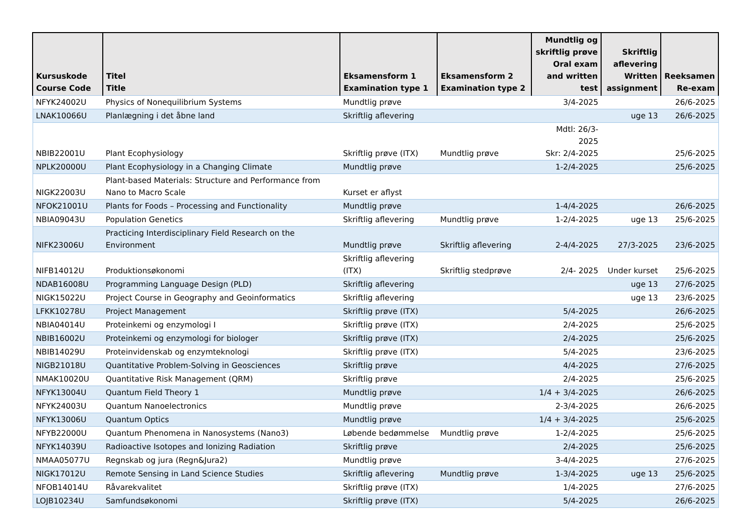| Kursuskode Course Code | Titel Title | Eksamensform 1 Examination type 1 | Eksamensform 2 Examination type 2 | Mundtlig og skriftlig prøve Oral exam and written test | Skriftlig aflevering Written assignment | Reeksamen Re-exam |
| --- | --- | --- | --- | --- | --- | --- |
| NFYK24002U | Physics of Nonequilibrium Systems | Mundtlig prøve | | 3/4-2025 | | 26/6-2025 |
| LNAK10066U | Planlægning i det åbne land | Skriftlig aflevering | | | uge 13 | 26/6-2025 |
| NBIB22001U | Plant Ecophysiology | Skriftlig prøve (ITX) | Mundtlig prøve | Mdtl: 26/3- 2025 Skr: 2/4-2025 | | 25/6-2025 |
| NPLK20000U | Plant Ecophysiology in a Changing Climate | Mundtlig prøve | | 1-2/4-2025 | | 25/6-2025 |
| NIGK22003U | Plant-based Materials: Structure and Performance from Nano to Macro Scale | Kurset er aflyst | | | | |
| NFOK21001U | Plants for Foods – Processing and Functionality | Mundtlig prøve | | 1-4/4-2025 | | 26/6-2025 |
| NBIA09043U | Population Genetics | Skriftlig aflevering | Mundtlig prøve | 1-2/4-2025 | uge 13 | 25/6-2025 |
| NIFK23006U | Practicing Interdisciplinary Field Research on the Environment | Mundtlig prøve | Skriftlig aflevering | 2-4/4-2025 | 27/3-2025 | 23/6-2025 |
| NIFB14012U | Produktionsøkonomi | Skriftlig aflevering (ITX) | Skriftlig stedprøve | 2/4- 2025 | Under kurset | 25/6-2025 |
| NDAB16008U | Programming Language Design (PLD) | Skriftlig aflevering | | | uge 13 | 27/6-2025 |
| NIGK15022U | Project Course in Geography and Geoinformatics | Skriftlig aflevering | | | uge 13 | 23/6-2025 |
| LFKK10278U | Project Management | Skriftlig prøve (ITX) | | 5/4-2025 | | 26/6-2025 |
| NBIA04014U | Proteinkemi og enzymologi I | Skriftlig prøve (ITX) | | 2/4-2025 | | 25/6-2025 |
| NBIB16002U | Proteinkemi og enzymologi for biologer | Skriftlig prøve (ITX) | | 2/4-2025 | | 25/6-2025 |
| NBIB14029U | Proteinvidenskab og enzymteknologi | Skriftlig prøve (ITX) | | 5/4-2025 | | 23/6-2025 |
| NIGB21018U | Quantitative Problem-Solving in Geosciences | Skriftlig prøve | | 4/4-2025 | | 27/6-2025 |
| NMAK10020U | Quantitative Risk Management (QRM) | Skriftlig prøve | | 2/4-2025 | | 25/6-2025 |
| NFYK13004U | Quantum Field Theory 1 | Mundtlig prøve | | 1/4 + 3/4-2025 | | 26/6-2025 |
| NFYK24003U | Quantum Nanoelectronics | Mundtlig prøve | | 2-3/4-2025 | | 26/6-2025 |
| NFYK13006U | Quantum Optics | Mundtlig prøve | | 1/4 + 3/4-2025 | | 25/6-2025 |
| NFYB22000U | Quantum Phenomena in Nanosystems (Nano3) | Løbende bedømmelse | Mundtlig prøve | 1-2/4-2025 | | 25/6-2025 |
| NFYK14039U | Radioactive Isotopes and Ionizing Radiation | Skriftlig prøve | | 2/4-2025 | | 25/6-2025 |
| NMAA05077U | Regnskab og jura (Regn&Jura2) | Mundtlig prøve | | 3-4/4-2025 | | 27/6-2025 |
| NIGK17012U | Remote Sensing in Land Science Studies | Skriftlig aflevering | Mundtlig prøve | 1-3/4-2025 | uge 13 | 25/6-2025 |
| NFOB14014U | Råvarekvalitet | Skriftlig prøve (ITX) | | 1/4-2025 | | 27/6-2025 |
| LOJB10234U | Samfundsøkonomi | Skriftlig prøve (ITX) | | 5/4-2025 | | 26/6-2025 |